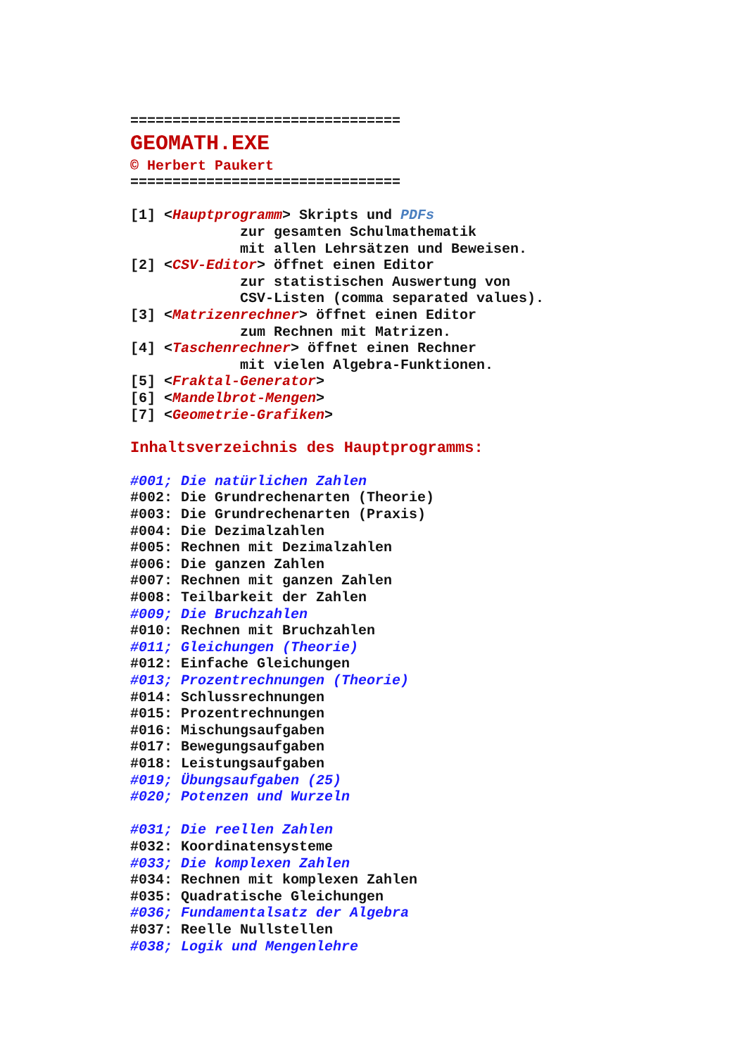================================
GEOMATH.EXE
© Herbert Paukert
================================

[1] <Hauptprogramm> Skripts und PDFs
             zur gesamten Schulmathematik
             mit allen Lehrsätzen und Beweisen.
[2] <CSV-Editor> öffnet einen Editor
             zur statistischen Auswertung von
             CSV-Listen (comma separated values).
[3] <Matrizenrechner> öffnet einen Editor
             zum Rechnen mit Matrizen.
[4] <Taschenrechner> öffnet einen Rechner
             mit vielen Algebra-Funktionen.
[5] <Fraktal-Generator>
[6] <Mandelbrot-Mengen>
[7] <Geometrie-Grafiken>

Inhaltsverzeichnis des Hauptprogramms:

#001; Die natürlichen Zahlen
#002: Die Grundrechenarten (Theorie)
#003: Die Grundrechenarten (Praxis)
#004: Die Dezimalzahlen
#005: Rechnen mit Dezimalzahlen
#006: Die ganzen Zahlen
#007: Rechnen mit ganzen Zahlen
#008: Teilbarkeit der Zahlen
#009; Die Bruchzahlen
#010: Rechnen mit Bruchzahlen
#011; Gleichungen (Theorie)
#012: Einfache Gleichungen
#013; Prozentrechnungen (Theorie)
#014: Schlussrechnungen
#015: Prozentrechnungen
#016: Mischungsaufgaben
#017: Bewegungsaufgaben
#018: Leistungsaufgaben
#019; Übungsaufgaben (25)
#020; Potenzen und Wurzeln

#031; Die reellen Zahlen
#032: Koordinatensysteme
#033; Die komplexen Zahlen
#034: Rechnen mit komplexen Zahlen
#035: Quadratische Gleichungen
#036; Fundamentalsatz der Algebra
#037: Reelle Nullstellen
#038; Logik und Mengenlehre